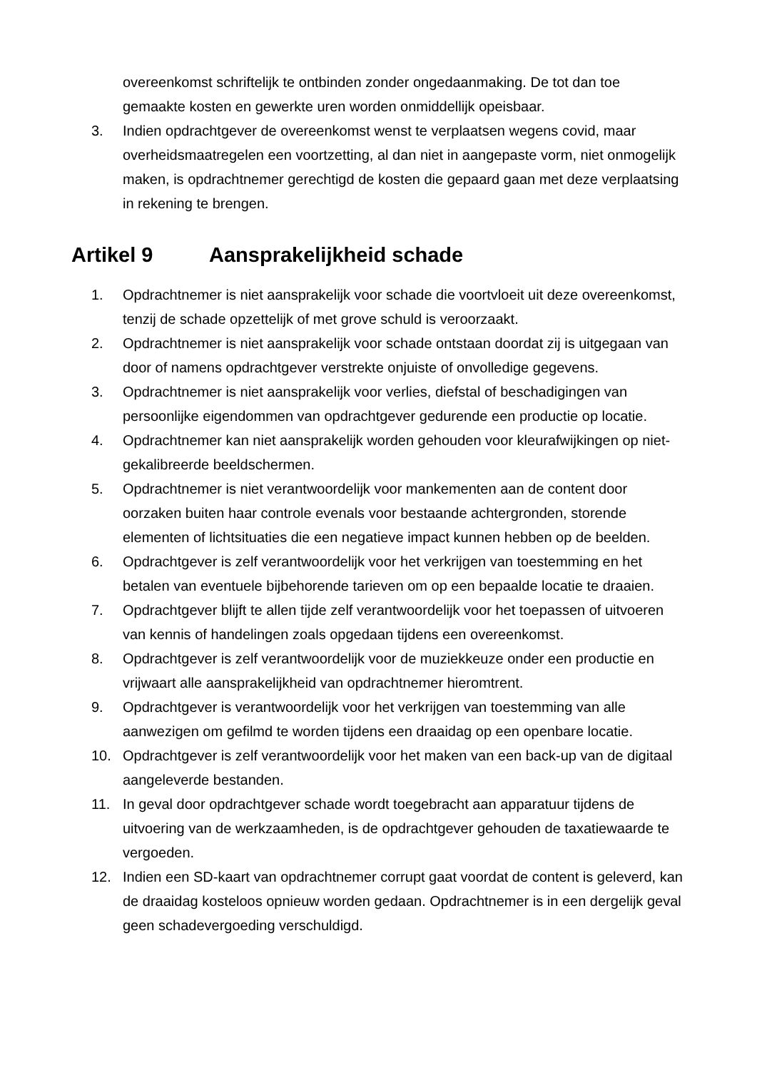overeenkomst schriftelijk te ontbinden zonder ongedaanmaking. De tot dan toe gemaakte kosten en gewerkte uren worden onmiddellijk opeisbaar.
3. Indien opdrachtgever de overeenkomst wenst te verplaatsen wegens covid, maar overheidsmaatregelen een voortzetting, al dan niet in aangepaste vorm, niet onmogelijk maken, is opdrachtnemer gerechtigd de kosten die gepaard gaan met deze verplaatsing in rekening te brengen.
Artikel 9 Aansprakelijkheid schade
1. Opdrachtnemer is niet aansprakelijk voor schade die voortvloeit uit deze overeenkomst, tenzij de schade opzettelijk of met grove schuld is veroorzaakt.
2. Opdrachtnemer is niet aansprakelijk voor schade ontstaan doordat zij is uitgegaan van door of namens opdrachtgever verstrekte onjuiste of onvolledige gegevens.
3. Opdrachtnemer is niet aansprakelijk voor verlies, diefstal of beschadigingen van persoonlijke eigendommen van opdrachtgever gedurende een productie op locatie.
4. Opdrachtnemer kan niet aansprakelijk worden gehouden voor kleurafwijkingen op niet-gekalibreerde beeldschermen.
5. Opdrachtnemer is niet verantwoordelijk voor mankementen aan de content door oorzaken buiten haar controle evenals voor bestaande achtergronden, storende elementen of lichtsituaties die een negatieve impact kunnen hebben op de beelden.
6. Opdrachtgever is zelf verantwoordelijk voor het verkrijgen van toestemming en het betalen van eventuele bijbehorende tarieven om op een bepaalde locatie te draaien.
7. Opdrachtgever blijft te allen tijde zelf verantwoordelijk voor het toepassen of uitvoeren van kennis of handelingen zoals opgedaan tijdens een overeenkomst.
8. Opdrachtgever is zelf verantwoordelijk voor de muziekkeuze onder een productie en vrijwaart alle aansprakelijkheid van opdrachtnemer hieromtrent.
9. Opdrachtgever is verantwoordelijk voor het verkrijgen van toestemming van alle aanwezigen om gefilmd te worden tijdens een draaidag op een openbare locatie.
10. Opdrachtgever is zelf verantwoordelijk voor het maken van een back-up van de digitaal aangeleverde bestanden.
11. In geval door opdrachtgever schade wordt toegebracht aan apparatuur tijdens de uitvoering van de werkzaamheden, is de opdrachtgever gehouden de taxatiewaarde te vergoeden.
12. Indien een SD-kaart van opdrachtnemer corrupt gaat voordat de content is geleverd, kan de draaidag kosteloos opnieuw worden gedaan. Opdrachtnemer is in een dergelijk geval geen schadevergoeding verschuldigd.